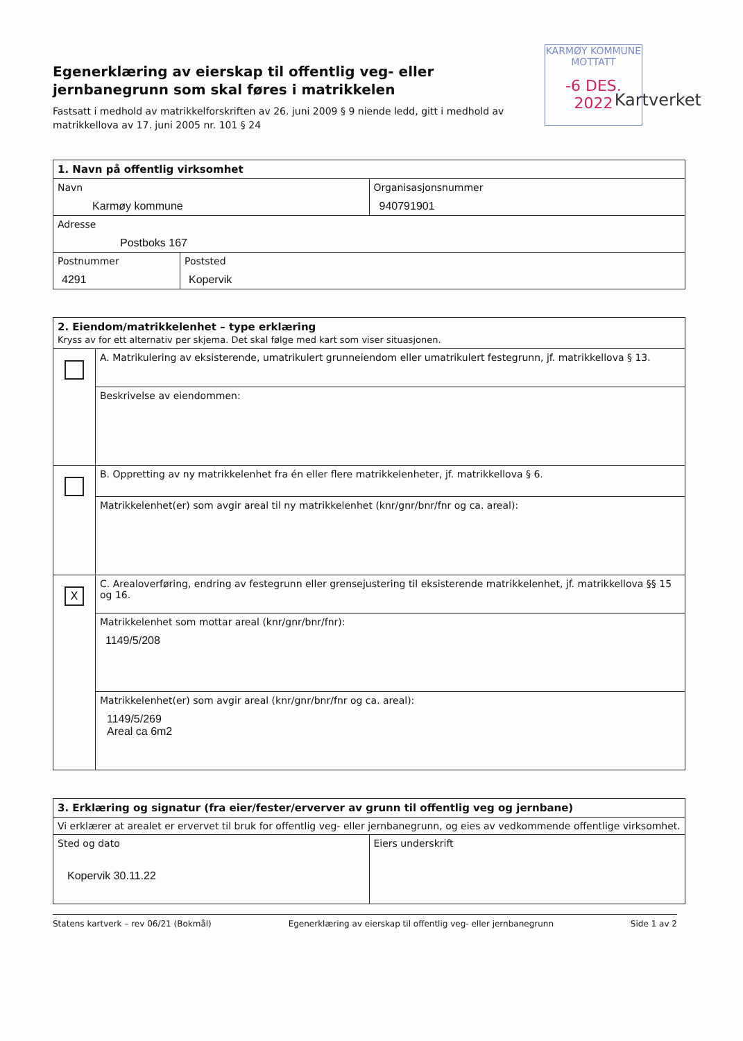Egenerklæring av eierskap til offentlig veg- eller jernbanegrunn som skal føres i matrikkelen
Fastsatt i medhold av matrikkelforskriften av 26. juni 2009 § 9 niende ledd, gitt i medhold av matrikkellova av 17. juni 2005 nr. 101 § 24
KARMØY KOMMUNE
MOTTATT
-6 DES. 2022
Kartverket
| 1. Navn på offentlig virksomhet | |
| --- | --- |
| Navn Karmøy kommune | Organisasjonsnummer 940791901 |
| Adresse Postboks 167 | |
| Postnummer 4291 | Poststed Kopervik |
| 2. Eiendom/matrikkelenhet – type erklæring Kryss av for ett alternativ per skjema. Det skal følge med kart som viser situasjonen. | |
| --- | --- |
| | A. Matrikulering av eksisterende, umatrikulert grunneiendom eller umatrikulert festegrunn, jf. matrikkellova § 13. |
| | Beskrivelse av eiendommen: |
| | B. Oppretting av ny matrikkelenhet fra én eller flere matrikkelenheter, jf. matrikkellova § 6. |
| | Matrikkelenhet(er) som avgir areal til ny matrikkelenhet (knr/gnr/bnr/fnr og ca. areal): |
| X | C. Arealoverføring, endring av festegrunn eller grensejustering til eksisterende matrikkelenhet, jf. matrikkellova §§ 15 og 16. |
| | Matrikkelenhet som mottar areal (knr/gnr/bnr/fnr): 1149/5/208 |
| | Matrikkelenhet(er) som avgir areal (knr/gnr/bnr/fnr og ca. areal): 1149/5/269 Areal ca 6m2 |
| 3. Erklæring og signatur (fra eier/fester/erverver av grunn til offentlig veg og jernbane) | |
| --- | --- |
| Vi erklærer at arealet er ervervet til bruk for offentlig veg- eller jernbanegrunn, og eies av vedkommende offentlige virksomhet. | |
| Sted og dato Kopervik 30.11.22 | Eiers underskrift |
Statens kartverk – rev 06/21 (Bokmål) Egenerklæring av eierskap til offentlig veg- eller jernbanegrunn Side 1 av 2